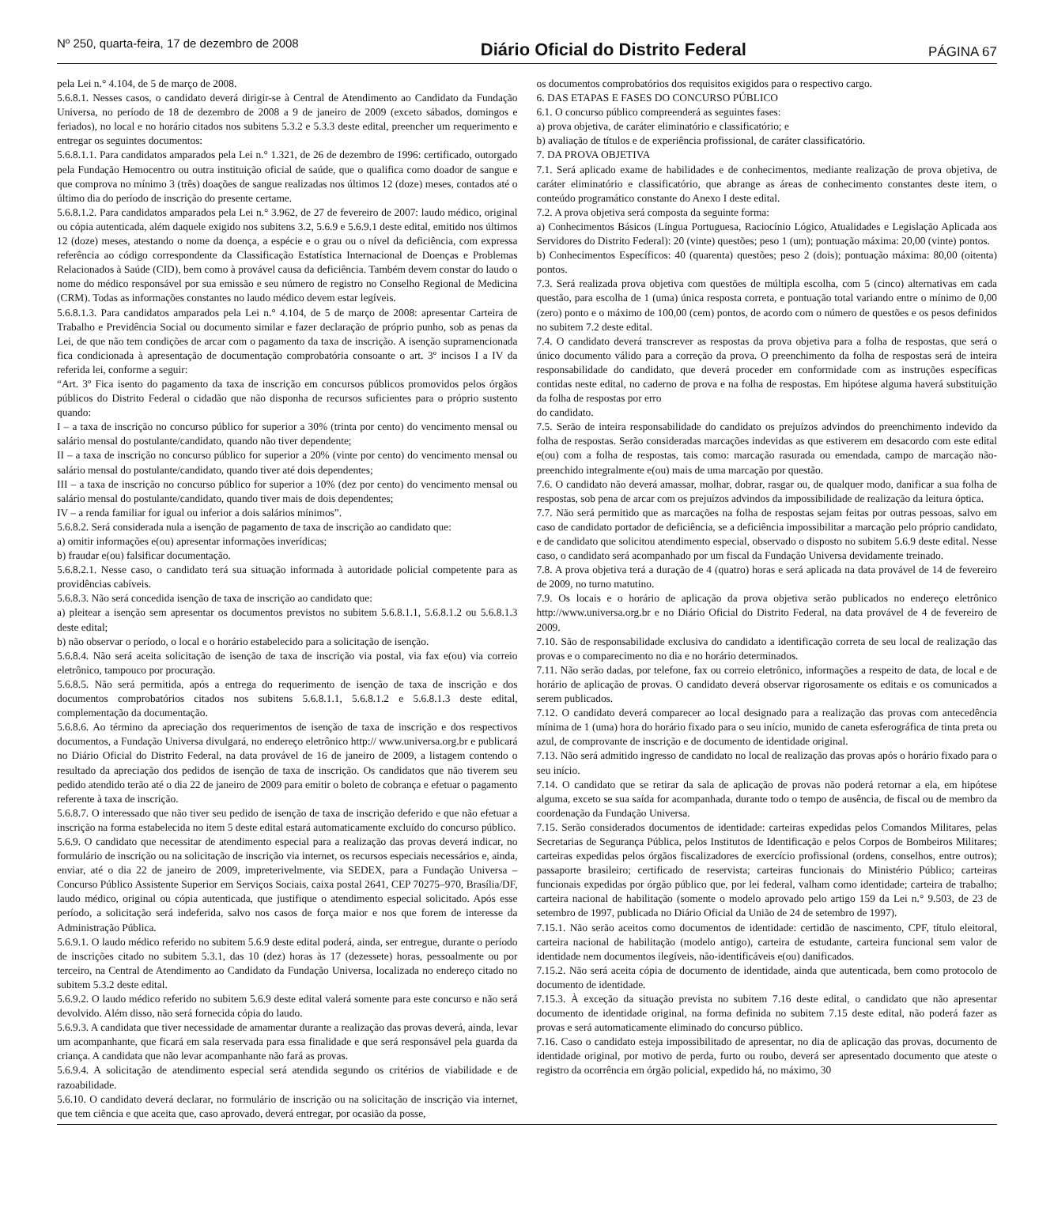Nº 250, quarta-feira, 17 de dezembro de 2008 Diário Oficial do Distrito Federal PÁGINA 67
pela Lei n.° 4.104, de 5 de março de 2008.
5.6.8.1. Nesses casos, o candidato deverá dirigir-se à Central de Atendimento ao Candidato da Fundação Universa, no período de 18 de dezembro de 2008 a 9 de janeiro de 2009 (exceto sábados, domingos e feriados), no local e no horário citados nos subitens 5.3.2 e 5.3.3 deste edital, preencher um requerimento e entregar os seguintes documentos:
5.6.8.1.1. Para candidatos amparados pela Lei n.° 1.321, de 26 de dezembro de 1996: certificado, outorgado pela Fundação Hemocentro ou outra instituição oficial de saúde, que o qualifica como doador de sangue e que comprova no mínimo 3 (três) doações de sangue realizadas nos últimos 12 (doze) meses, contados até o último dia do período de inscrição do presente certame.
5.6.8.1.2. Para candidatos amparados pela Lei n.° 3.962, de 27 de fevereiro de 2007: laudo médico, original ou cópia autenticada, além daquele exigido nos subitens 3.2, 5.6.9 e 5.6.9.1 deste edital, emitido nos últimos 12 (doze) meses, atestando o nome da doença, a espécie e o grau ou o nível da deficiência, com expressa referência ao código correspondente da Classificação Estatística Internacional de Doenças e Problemas Relacionados à Saúde (CID), bem como à provável causa da deficiência. Também devem constar do laudo o nome do médico responsável por sua emissão e seu número de registro no Conselho Regional de Medicina (CRM). Todas as informações constantes no laudo médico devem estar legíveis.
5.6.8.1.3. Para candidatos amparados pela Lei n.° 4.104, de 5 de março de 2008: apresentar Carteira de Trabalho e Previdência Social ou documento similar e fazer declaração de próprio punho, sob as penas da Lei, de que não tem condições de arcar com o pagamento da taxa de inscrição. A isenção supramencionada fica condicionada à apresentação de documentação comprobatória consoante o art. 3º incisos I a IV da referida lei, conforme a seguir:
“Art. 3º Fica isento do pagamento da taxa de inscrição em concursos públicos promovidos pelos órgãos públicos do Distrito Federal o cidadão que não disponha de recursos suficientes para o próprio sustento quando:
I – a taxa de inscrição no concurso público for superior a 30% (trinta por cento) do vencimento mensal ou salário mensal do postulante/candidato, quando não tiver dependente;
II – a taxa de inscrição no concurso público for superior a 20% (vinte por cento) do vencimento mensal ou salário mensal do postulante/candidato, quando tiver até dois dependentes;
III – a taxa de inscrição no concurso público for superior a 10% (dez por cento) do vencimento mensal ou salário mensal do postulante/candidato, quando tiver mais de dois dependentes;
IV – a renda familiar for igual ou inferior a dois salários mínimos”.
5.6.8.2. Será considerada nula a isenção de pagamento de taxa de inscrição ao candidato que:
a) omitir informações e(ou) apresentar informações inverídicas;
b) fraudar e(ou) falsificar documentação.
5.6.8.2.1. Nesse caso, o candidato terá sua situação informada à autoridade policial competente para as providências cabíveis.
5.6.8.3. Não será concedida isenção de taxa de inscrição ao candidato que:
a) pleitear a isenção sem apresentar os documentos previstos no subitem 5.6.8.1.1, 5.6.8.1.2 ou 5.6.8.1.3 deste edital;
b) não observar o período, o local e o horário estabelecido para a solicitação de isenção.
5.6.8.4. Não será aceita solicitação de isenção de taxa de inscrição via postal, via fax e(ou) via correio eletrônico, tampouco por procuração.
5.6.8.5. Não será permitida, após a entrega do requerimento de isenção de taxa de inscrição e dos documentos comprobatórios citados nos subitens 5.6.8.1.1, 5.6.8.1.2 e 5.6.8.1.3 deste edital, complementação da documentação.
5.6.8.6. Ao término da apreciação dos requerimentos de isenção de taxa de inscrição e dos respectivos documentos, a Fundação Universa divulgará, no endereço eletrônico http:// www.universa.org.br e publicará no Diário Oficial do Distrito Federal, na data provável de 16 de janeiro de 2009, a listagem contendo o resultado da apreciação dos pedidos de isenção de taxa de inscrição. Os candidatos que não tiverem seu pedido atendido terão até o dia 22 de janeiro de 2009 para emitir o boleto de cobrança e efetuar o pagamento referente à taxa de inscrição.
5.6.8.7. O interessado que não tiver seu pedido de isenção de taxa de inscrição deferido e que não efetuar a inscrição na forma estabelecida no item 5 deste edital estará automaticamente excluído do concurso público.
5.6.9. O candidato que necessitar de atendimento especial para a realização das provas deverá indicar, no formulário de inscrição ou na solicitação de inscrição via internet, os recursos especiais necessários e, ainda, enviar, até o dia 22 de janeiro de 2009, impreterivelmente, via SEDEX, para a Fundação Universa – Concurso Público Assistente Superior em Serviços Sociais, caixa postal 2641, CEP 70275–970, Brasília/DF, laudo médico, original ou cópia autenticada, que justifique o atendimento especial solicitado. Após esse período, a solicitação será indeferida, salvo nos casos de força maior e nos que forem de interesse da Administração Pública.
5.6.9.1. O laudo médico referido no subitem 5.6.9 deste edital poderá, ainda, ser entregue, durante o período de inscrições citado no subitem 5.3.1, das 10 (dez) horas às 17 (dezessete) horas, pessoalmente ou por terceiro, na Central de Atendimento ao Candidato da Fundação Universa, localizada no endereço citado no subitem 5.3.2 deste edital.
5.6.9.2. O laudo médico referido no subitem 5.6.9 deste edital valerá somente para este concurso e não será devolvido. Além disso, não será fornecida cópia do laudo.
5.6.9.3. A candidata que tiver necessidade de amamentar durante a realização das provas deverá, ainda, levar um acompanhante, que ficará em sala reservada para essa finalidade e que será responsável pela guarda da criança. A candidata que não levar acompanhante não fará as provas.
5.6.9.4. A solicitação de atendimento especial será atendida segundo os critérios de viabilidade e de razoabilidade.
5.6.10. O candidato deverá declarar, no formulário de inscrição ou na solicitação de inscrição via internet, que tem ciência e que aceita que, caso aprovado, deverá entregar, por ocasião da posse,
os documentos comprobatórios dos requisitos exigidos para o respectivo cargo.
6. DAS ETAPAS E FASES DO CONCURSO PÚBLICO
6.1. O concurso público compreenderá as seguintes fases:
a) prova objetiva, de caráter eliminatório e classificatório; e
b) avaliação de títulos e de experiência profissional, de caráter classificatório.
7. DA PROVA OBJETIVA
7.1. Será aplicado exame de habilidades e de conhecimentos, mediante realização de prova objetiva, de caráter eliminatório e classificatório, que abrange as áreas de conhecimento constantes deste item, o conteúdo programático constante do Anexo I deste edital.
7.2. A prova objetiva será composta da seguinte forma:
a) Conhecimentos Básicos (Língua Portuguesa, Raciocínio Lógico, Atualidades e Legislação Aplicada aos Servidores do Distrito Federal): 20 (vinte) questões; peso 1 (um); pontuação máxima: 20,00 (vinte) pontos.
b) Conhecimentos Específicos: 40 (quarenta) questões; peso 2 (dois); pontuação máxima: 80,00 (oitenta) pontos.
7.3. Será realizada prova objetiva com questões de múltipla escolha, com 5 (cinco) alternativas em cada questão, para escolha de 1 (uma) única resposta correta, e pontuação total variando entre o mínimo de 0,00 (zero) ponto e o máximo de 100,00 (cem) pontos, de acordo com o número de questões e os pesos definidos no subitem 7.2 deste edital.
7.4. O candidato deverá transcrever as respostas da prova objetiva para a folha de respostas, que será o único documento válido para a correção da prova. O preenchimento da folha de respostas será de inteira responsabilidade do candidato, que deverá proceder em conformidade com as instruções específicas contidas neste edital, no caderno de prova e na folha de respostas. Em hipótese alguma haverá substituição da folha de respostas por erro
do candidato.
7.5. Serão de inteira responsabilidade do candidato os prejuízos advindos do preenchimento indevido da folha de respostas. Serão consideradas marcações indevidas as que estiverem em desacordo com este edital e(ou) com a folha de respostas, tais como: marcação rasurada ou emendada, campo de marcação não-preenchido integralmente e(ou) mais de uma marcação por questão.
7.6. O candidato não deverá amassar, molhar, dobrar, rasgar ou, de qualquer modo, danificar a sua folha de respostas, sob pena de arcar com os prejuízos advindos da impossibilidade de realização da leitura óptica.
7.7. Não será permitido que as marcações na folha de respostas sejam feitas por outras pessoas, salvo em caso de candidato portador de deficiência, se a deficiência impossibilitar a marcação pelo próprio candidato, e de candidato que solicitou atendimento especial, observado o disposto no subitem 5.6.9 deste edital. Nesse caso, o candidato será acompanhado por um fiscal da Fundação Universa devidamente treinado.
7.8. A prova objetiva terá a duração de 4 (quatro) horas e será aplicada na data provável de 14 de fevereiro de 2009, no turno matutino.
7.9. Os locais e o horário de aplicação da prova objetiva serão publicados no endereço eletrônico http://www.universa.org.br e no Diário Oficial do Distrito Federal, na data provável de 4 de fevereiro de 2009.
7.10. São de responsabilidade exclusiva do candidato a identificação correta de seu local de realização das provas e o comparecimento no dia e no horário determinados.
7.11. Não serão dadas, por telefone, fax ou correio eletrônico, informações a respeito de data, de local e de horário de aplicação de provas. O candidato deverá observar rigorosamente os editais e os comunicados a serem publicados.
7.12. O candidato deverá comparecer ao local designado para a realização das provas com antecedência mínima de 1 (uma) hora do horário fixado para o seu início, munido de caneta esferográfica de tinta preta ou azul, de comprovante de inscrição e de documento de identidade original.
7.13. Não será admitido ingresso de candidato no local de realização das provas após o horário fixado para o seu início.
7.14. O candidato que se retirar da sala de aplicação de provas não poderá retornar a ela, em hipótese alguma, exceto se sua saída for acompanhada, durante todo o tempo de ausência, de fiscal ou de membro da coordenação da Fundação Universa.
7.15. Serão considerados documentos de identidade: carteiras expedidas pelos Comandos Militares, pelas Secretarias de Segurança Pública, pelos Institutos de Identificação e pelos Corpos de Bombeiros Militares; carteiras expedidas pelos órgãos fiscalizadores de exercício profissional (ordens, conselhos, entre outros); passaporte brasileiro; certificado de reservista; carteiras funcionais do Ministério Público; carteiras funcionais expedidas por órgão público que, por lei federal, valham como identidade; carteira de trabalho; carteira nacional de habilitação (somente o modelo aprovado pelo artigo 159 da Lei n.° 9.503, de 23 de setembro de 1997, publicada no Diário Oficial da União de 24 de setembro de 1997).
7.15.1. Não serão aceitos como documentos de identidade: certidão de nascimento, CPF, título eleitoral, carteira nacional de habilitação (modelo antigo), carteira de estudante, carteira funcional sem valor de identidade nem documentos ilegíveis, não-identificáveis e(ou) danificados.
7.15.2. Não será aceita cópia de documento de identidade, ainda que autenticada, bem como protocolo de documento de identidade.
7.15.3. À exceção da situação prevista no subitem 7.16 deste edital, o candidato que não apresentar documento de identidade original, na forma definida no subitem 7.15 deste edital, não poderá fazer as provas e será automaticamente eliminado do concurso público.
7.16. Caso o candidato esteja impossibilitado de apresentar, no dia de aplicação das provas, documento de identidade original, por motivo de perda, furto ou roubo, deverá ser apresentado documento que ateste o registro da ocorrência em órgão policial, expedido há, no máximo, 30